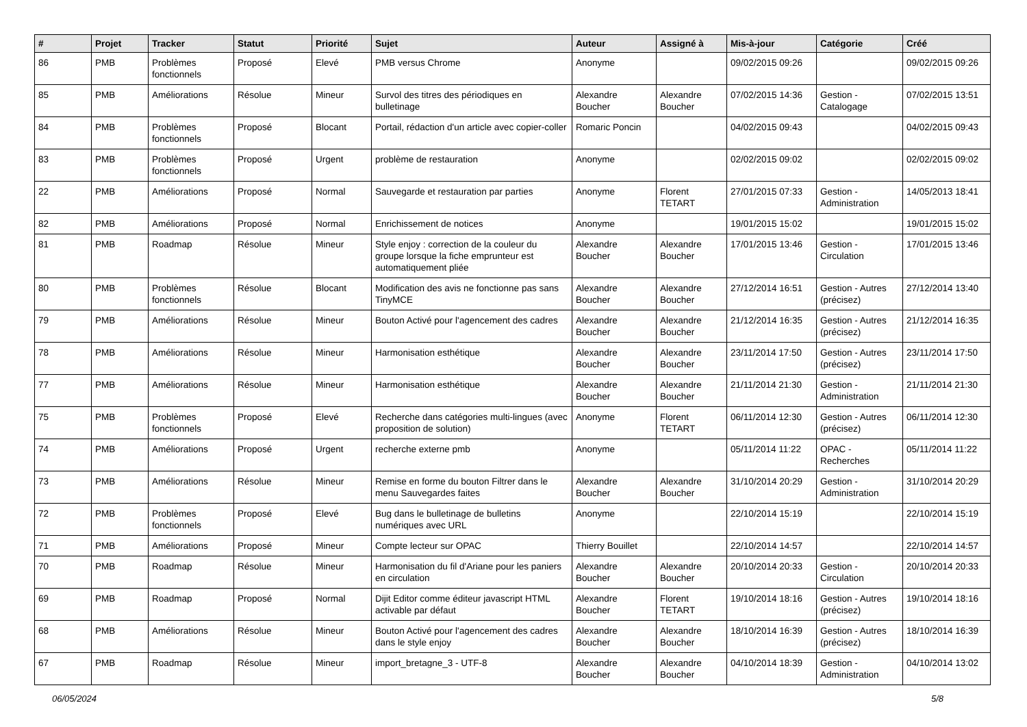| # | Projet | Tracker | Statut | Priorité | Sujet | Auteur | Assigné à | Mis-à-jour | Catégorie | Créé |
| --- | --- | --- | --- | --- | --- | --- | --- | --- | --- | --- |
| 86 | PMB | Problèmes fonctionnels | Proposé | Elevé | PMB versus Chrome | Anonyme | | 09/02/2015 09:26 | | 09/02/2015 09:26 |
| 85 | PMB | Améliorations | Résolue | Mineur | Survol des titres des périodiques en bulletinage | Alexandre Boucher | Alexandre Boucher | 07/02/2015 14:36 | Gestion - Catalogage | 07/02/2015 13:51 |
| 84 | PMB | Problèmes fonctionnels | Proposé | Blocant | Portail, rédaction d'un article avec copier-coller | Romaric Poncin | | 04/02/2015 09:43 | | 04/02/2015 09:43 |
| 83 | PMB | Problèmes fonctionnels | Proposé | Urgent | problème de restauration | Anonyme | | 02/02/2015 09:02 | | 02/02/2015 09:02 |
| 22 | PMB | Améliorations | Proposé | Normal | Sauvegarde et restauration par parties | Anonyme | Florent TETART | 27/01/2015 07:33 | Gestion - Administration | 14/05/2013 18:41 |
| 82 | PMB | Améliorations | Proposé | Normal | Enrichissement de notices | Anonyme | | 19/01/2015 15:02 | | 19/01/2015 15:02 |
| 81 | PMB | Roadmap | Résolue | Mineur | Style enjoy : correction de la couleur du groupe lorsque la fiche emprunteur est automatiquement pliée | Alexandre Boucher | Alexandre Boucher | 17/01/2015 13:46 | Gestion - Circulation | 17/01/2015 13:46 |
| 80 | PMB | Problèmes fonctionnels | Résolue | Blocant | Modification des avis ne fonctionne pas sans TinyMCE | Alexandre Boucher | Alexandre Boucher | 27/12/2014 16:51 | Gestion - Autres (précisez) | 27/12/2014 13:40 |
| 79 | PMB | Améliorations | Résolue | Mineur | Bouton Activé pour l'agencement des cadres | Alexandre Boucher | Alexandre Boucher | 21/12/2014 16:35 | Gestion - Autres (précisez) | 21/12/2014 16:35 |
| 78 | PMB | Améliorations | Résolue | Mineur | Harmonisation esthétique | Alexandre Boucher | Alexandre Boucher | 23/11/2014 17:50 | Gestion - Autres (précisez) | 23/11/2014 17:50 |
| 77 | PMB | Améliorations | Résolue | Mineur | Harmonisation esthétique | Alexandre Boucher | Alexandre Boucher | 21/11/2014 21:30 | Gestion - Administration | 21/11/2014 21:30 |
| 75 | PMB | Problèmes fonctionnels | Proposé | Elevé | Recherche dans catégories multi-lingues (avec proposition de solution) | Anonyme | Florent TETART | 06/11/2014 12:30 | Gestion - Autres (précisez) | 06/11/2014 12:30 |
| 74 | PMB | Améliorations | Proposé | Urgent | recherche externe pmb | Anonyme | | 05/11/2014 11:22 | OPAC - Recherches | 05/11/2014 11:22 |
| 73 | PMB | Améliorations | Résolue | Mineur | Remise en forme du bouton Filtrer dans le menu Sauvegardes faites | Alexandre Boucher | Alexandre Boucher | 31/10/2014 20:29 | Gestion - Administration | 31/10/2014 20:29 |
| 72 | PMB | Problèmes fonctionnels | Proposé | Elevé | Bug dans le bulletinage de bulletins numériques avec URL | Anonyme | | 22/10/2014 15:19 | | 22/10/2014 15:19 |
| 71 | PMB | Améliorations | Proposé | Mineur | Compte lecteur sur OPAC | Thierry Bouillet | | 22/10/2014 14:57 | | 22/10/2014 14:57 |
| 70 | PMB | Roadmap | Résolue | Mineur | Harmonisation du fil d'Ariane pour les paniers en circulation | Alexandre Boucher | Alexandre Boucher | 20/10/2014 20:33 | Gestion - Circulation | 20/10/2014 20:33 |
| 69 | PMB | Roadmap | Proposé | Normal | Dijit Editor comme éditeur javascript HTML activable par défaut | Alexandre Boucher | Florent TETART | 19/10/2014 18:16 | Gestion - Autres (précisez) | 19/10/2014 18:16 |
| 68 | PMB | Améliorations | Résolue | Mineur | Bouton Activé pour l'agencement des cadres dans le style enjoy | Alexandre Boucher | Alexandre Boucher | 18/10/2014 16:39 | Gestion - Autres (précisez) | 18/10/2014 16:39 |
| 67 | PMB | Roadmap | Résolue | Mineur | import_bretagne_3 - UTF-8 | Alexandre Boucher | Alexandre Boucher | 04/10/2014 18:39 | Gestion - Administration | 04/10/2014 13:02 |
06/05/2024 5/8